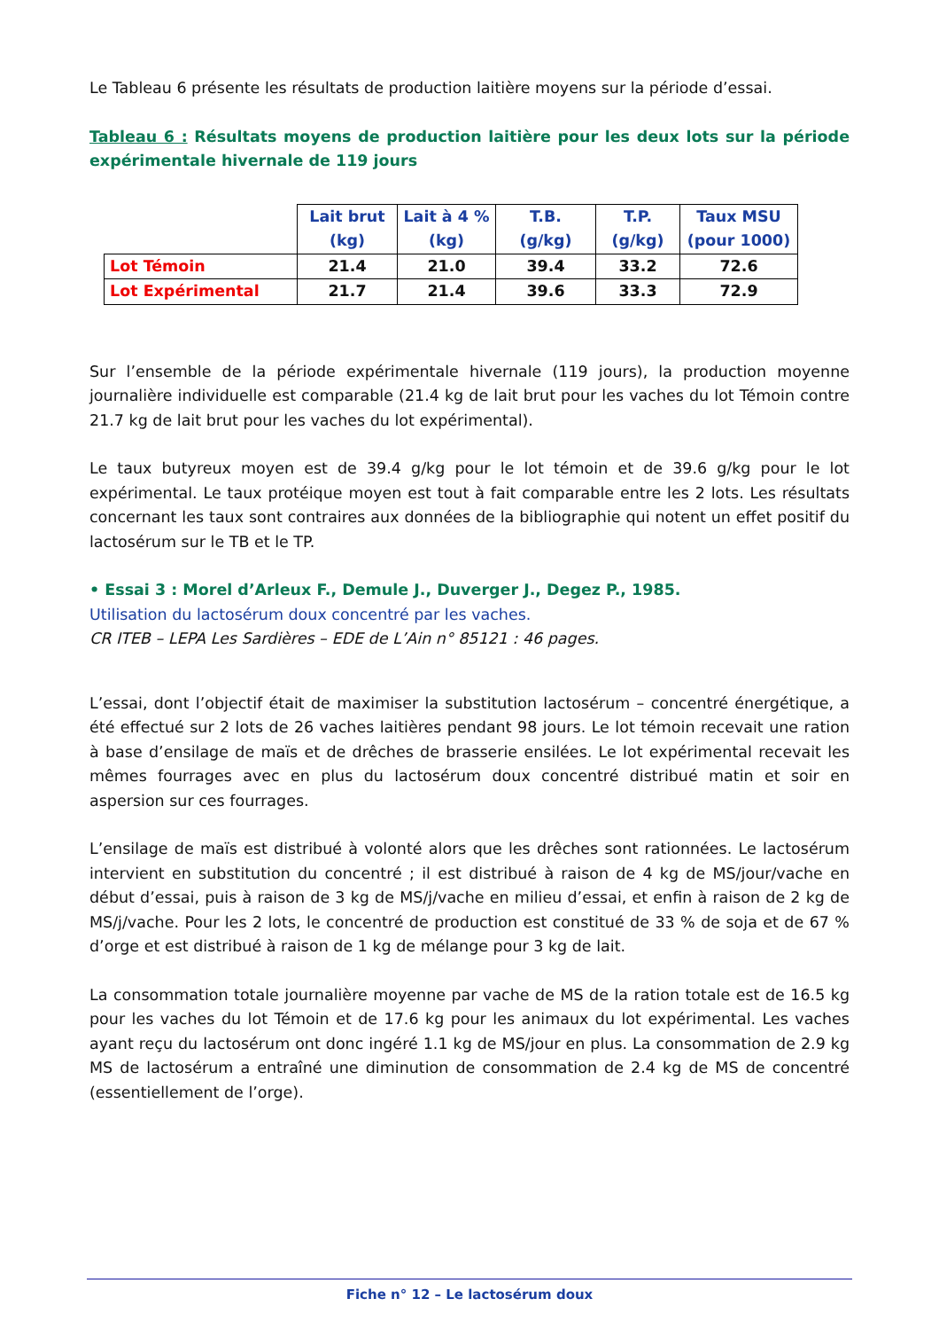Le Tableau 6 présente les résultats de production laitière moyens sur la période d’essai.
Tableau 6 : Résultats moyens de production laitière pour les deux lots sur la période expérimentale hivernale de 119 jours
| | Lait brut (kg) | Lait à 4 % (kg) | T.B. (g/kg) | T.P. (g/kg) | Taux MSU (pour 1000) |
| --- | --- | --- | --- | --- | --- |
| Lot Témoin | 21.4 | 21.0 | 39.4 | 33.2 | 72.6 |
| Lot Expérimental | 21.7 | 21.4 | 39.6 | 33.3 | 72.9 |
Sur l’ensemble de la période expérimentale hivernale (119 jours), la production moyenne journalière individuelle est comparable (21.4 kg de lait brut pour les vaches du lot Témoin contre 21.7 kg de lait brut pour les vaches du lot expérimental).
Le taux butyreux moyen est de 39.4 g/kg pour le lot témoin et de 39.6 g/kg pour le lot expérimental. Le taux protéique moyen est tout à fait comparable entre les 2 lots. Les résultats concernant les taux sont contraires aux données de la bibliographie qui notent un effet positif du lactosérum sur le TB et le TP.
• Essai 3 : Morel d’Arleux F., Demule J., Duverger J., Degez P., 1985.
Utilisation du lactosérum doux concentré par les vaches.
CR ITEB – LEPA Les Sardières – EDE de L’Ain n° 85121 : 46 pages.
L’essai, dont l’objectif était de maximiser la substitution lactosérum – concentré énergétique, a été effectué sur 2 lots de 26 vaches laitières pendant 98 jours. Le lot témoin recevait une ration à base d’ensilage de maïs et de drêches de brasserie ensilées. Le lot expérimental recevait les mêmes fourrages avec en plus du lactosérum doux concentré distribué matin et soir en aspersion sur ces fourrages.
L’ensilage de maïs est distribué à volonté alors que les drêches sont rationnées. Le lactosérum intervient en substitution du concentré ; il est distribué à raison de 4 kg de MS/jour/vache en début d’essai, puis à raison de 3 kg de MS/j/vache en milieu d’essai, et enfin à raison de 2 kg de MS/j/vache. Pour les 2 lots, le concentré de production est constitué de 33 % de soja et de 67 % d’orge et est distribué à raison de 1 kg de mélange pour 3 kg de lait.
La consommation totale journalière moyenne par vache de MS de la ration totale est de 16.5 kg pour les vaches du lot Témoin et de 17.6 kg pour les animaux du lot expérimental. Les vaches ayant reçu du lactosérum ont donc ingéré 1.1 kg de MS/jour en plus. La consommation de 2.9 kg MS de lactosérum a entraîné une diminution de consommation de 2.4 kg de MS de concentré (essentiellement de l’orge).
Fiche n° 12 – Le lactosérum doux